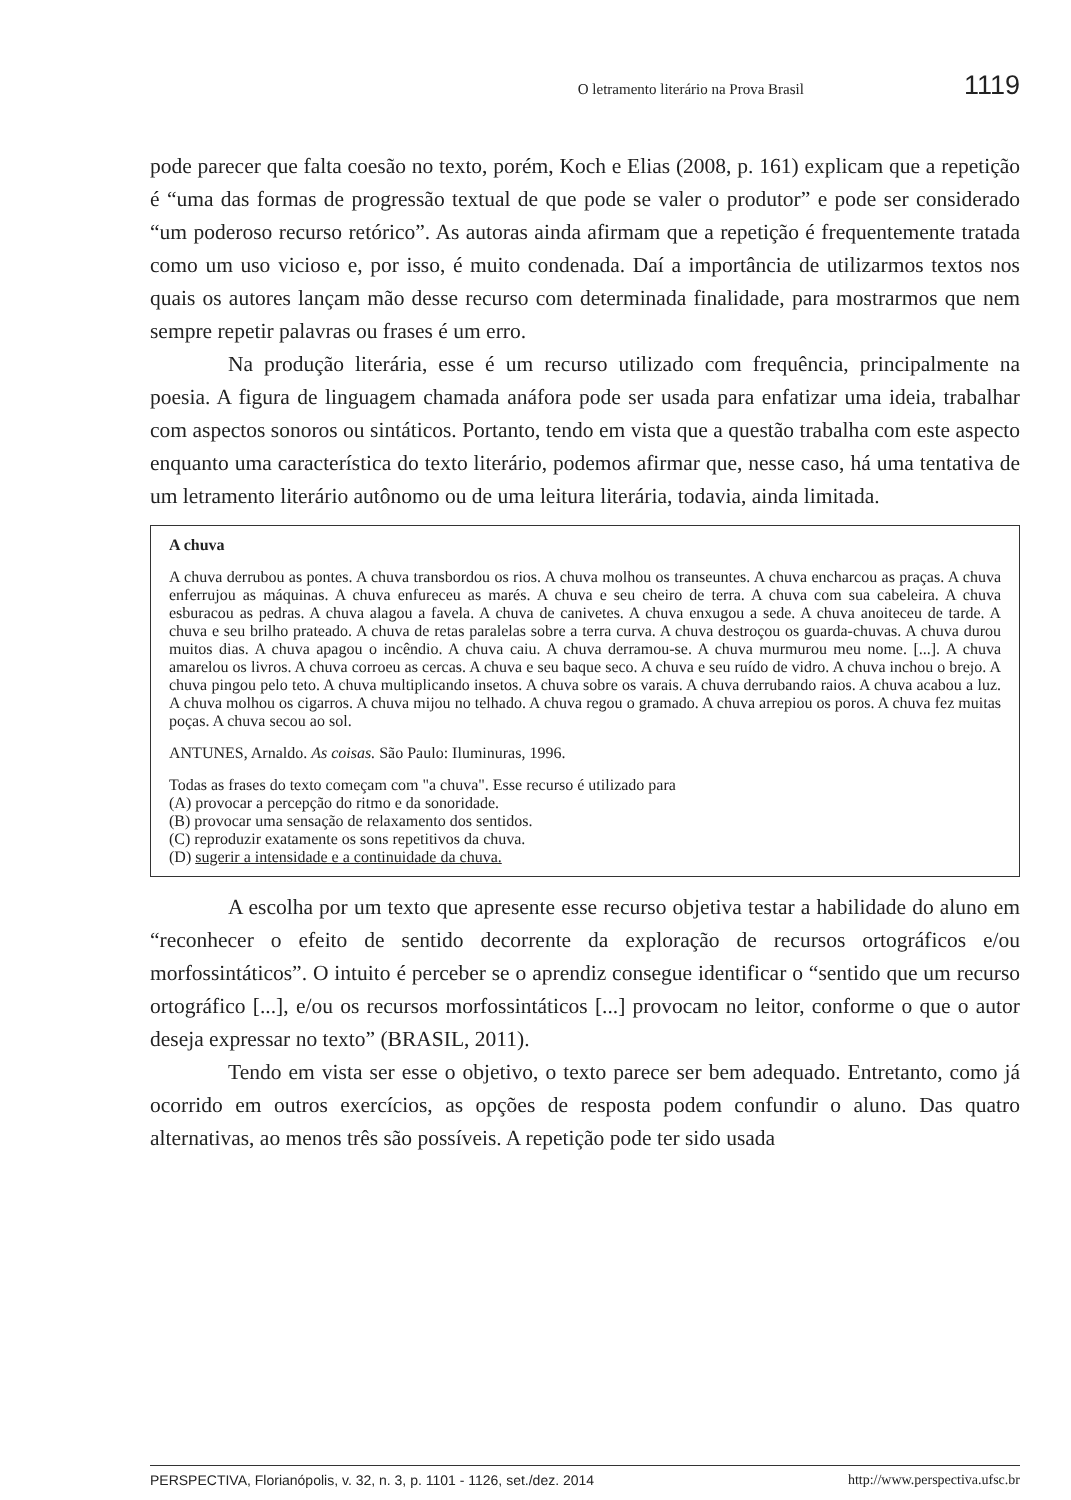O letramento literário na Prova Brasil 1119
pode parecer que falta coesão no texto, porém, Koch e Elias (2008, p. 161) explicam que a repetição é “uma das formas de progressão textual de que pode se valer o produtor” e pode ser considerado “um poderoso recurso retórico”. As autoras ainda afirmam que a repetição é frequentemente tratada como um uso vicioso e, por isso, é muito condenada. Daí a importância de utilizarmos textos nos quais os autores lançam mão desse recurso com determinada finalidade, para mostrarmos que nem sempre repetir palavras ou frases é um erro.
Na produção literária, esse é um recurso utilizado com frequência, principalmente na poesia. A figura de linguagem chamada anáfora pode ser usada para enfatizar uma ideia, trabalhar com aspectos sonoros ou sintáticos. Portanto, tendo em vista que a questão trabalha com este aspecto enquanto uma característica do texto literário, podemos afirmar que, nesse caso, há uma tentativa de um letramento literário autônomo ou de uma leitura literária, todavia, ainda limitada.
A chuva
A chuva derrubou as pontes. A chuva transbordou os rios. A chuva molhou os transeuntes. A chuva encharcou as praças. A chuva enferrujou as máquinas. A chuva enfureceu as marés. A chuva e seu cheiro de terra. A chuva com sua cabeleira. A chuva esburacou as pedras. A chuva alagou a favela. A chuva de canivetes. A chuva enxugou a sede. A chuva anoiteceu de tarde. A chuva e seu brilho prateado. A chuva de retas paralelas sobre a terra curva. A chuva destroçou os guarda-chuvas. A chuva durou muitos dias. A chuva apagou o incêndio. A chuva caiu. A chuva derramou-se. A chuva murmurou meu nome. [...]. A chuva amarelou os livros. A chuva corroeu as cercas. A chuva e seu baque seco. A chuva e seu ruído de vidro. A chuva inchou o brejo. A chuva pingou pelo teto. A chuva multiplicando insetos. A chuva sobre os varais. A chuva derrubando raios. A chuva acabou a luz. A chuva molhou os cigarros. A chuva mijou no telhado. A chuva regou o gramado. A chuva arrepiou os poros. A chuva fez muitas poças. A chuva secou ao sol.
ANTUNES, Arnaldo. As coisas. São Paulo: Iluminuras, 1996.
Todas as frases do texto começam com "a chuva". Esse recurso é utilizado para
(A) provocar a percepção do ritmo e da sonoridade.
(B) provocar uma sensação de relaxamento dos sentidos.
(C) reproduzir exatamente os sons repetitivos da chuva.
(D) sugerir a intensidade e a continuidade da chuva.
A escolha por um texto que apresente esse recurso objetiva testar a habilidade do aluno em “reconhecer o efeito de sentido decorrente da exploração de recursos ortográficos e/ou morfossintáticos”. O intuito é perceber se o aprendiz consegue identificar o “sentido que um recurso ortográfico [...], e/ou os recursos morfossintáticos [...] provocam no leitor, conforme o que o autor deseja expressar no texto” (BRASIL, 2011).
Tendo em vista ser esse o objetivo, o texto parece ser bem adequado. Entretanto, como já ocorrido em outros exercícios, as opções de resposta podem confundir o aluno. Das quatro alternativas, ao menos três são possíveis. A repetição pode ter sido usada
PERSPECTIVA, Florianópolis, v. 32, n. 3, p. 1101 - 1126, set./dez. 2014 http://www.perspectiva.ufsc.br